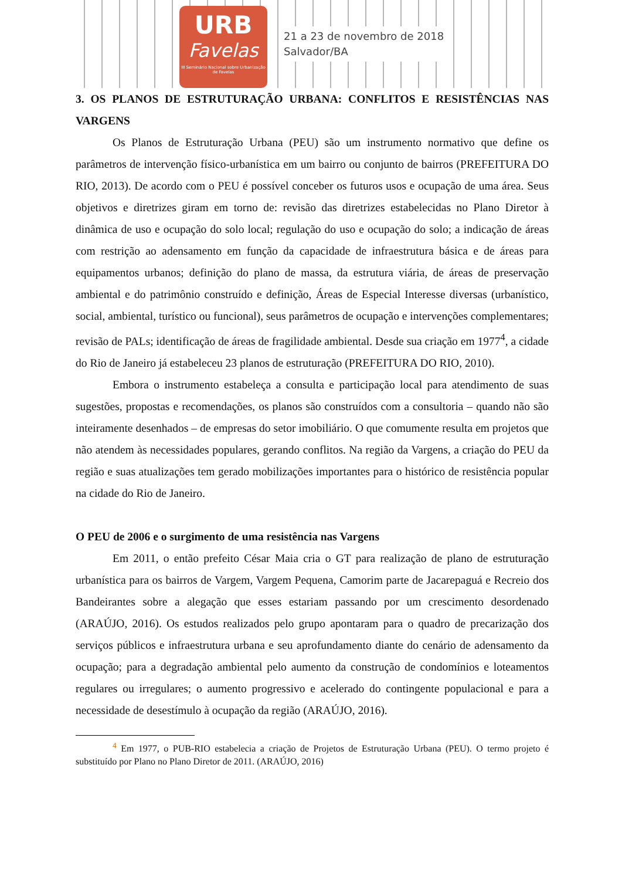URB
Favelas
III Seminário Nacional sobre Urbanização de Favelas
21 a 23 de novembro de 2018
Salvador/BA
3. OS PLANOS DE ESTRUTURAÇÃO URBANA: CONFLITOS E RESISTÊNCIAS NAS VARGENS
Os Planos de Estruturação Urbana (PEU) são um instrumento normativo que define os parâmetros de intervenção físico-urbanística em um bairro ou conjunto de bairros (PREFEITURA DO RIO, 2013). De acordo com o PEU é possível conceber os futuros usos e ocupação de uma área. Seus objetivos e diretrizes giram em torno de: revisão das diretrizes estabelecidas no Plano Diretor à dinâmica de uso e ocupação do solo local; regulação do uso e ocupação do solo; a indicação de áreas com restrição ao adensamento em função da capacidade de infraestrutura básica e de áreas para equipamentos urbanos; definição do plano de massa, da estrutura viária, de áreas de preservação ambiental e do patrimônio construído e definição, Áreas de Especial Interesse diversas (urbanístico, social, ambiental, turístico ou funcional), seus parâmetros de ocupação e intervenções complementares; revisão de PALs; identificação de áreas de fragilidade ambiental. Desde sua criação em 1977<sup>4</sup>, a cidade do Rio de Janeiro já estabeleceu 23 planos de estruturação (PREFEITURA DO RIO, 2010).
Embora o instrumento estabeleça a consulta e participação local para atendimento de suas sugestões, propostas e recomendações, os planos são construídos com a consultoria – quando não são inteiramente desenhados – de empresas do setor imobiliário. O que comumente resulta em projetos que não atendem às necessidades populares, gerando conflitos. Na região da Vargens, a criação do PEU da região e suas atualizações tem gerado mobilizações importantes para o histórico de resistência popular na cidade do Rio de Janeiro.
O PEU de 2006 e o surgimento de uma resistência nas Vargens
Em 2011, o então prefeito César Maia cria o GT para realização de plano de estruturação urbanística para os bairros de Vargem, Vargem Pequena, Camorim parte de Jacarepaguá e Recreio dos Bandeirantes sobre a alegação que esses estariam passando por um crescimento desordenado (ARAÚJO, 2016). Os estudos realizados pelo grupo apontaram para o quadro de precarização dos serviços públicos e infraestrutura urbana e seu aprofundamento diante do cenário de adensamento da ocupação; para a degradação ambiental pelo aumento da construção de condomínios e loteamentos regulares ou irregulares; o aumento progressivo e acelerado do contingente populacional e para a necessidade de desestímulo à ocupação da região (ARAÚJO, 2016).
<sup>4</sup> Em 1977, o PUB-RIO estabelecia a criação de Projetos de Estruturação Urbana (PEU). O termo projeto é substituído por Plano no Plano Diretor de 2011. (ARAÚJO, 2016)